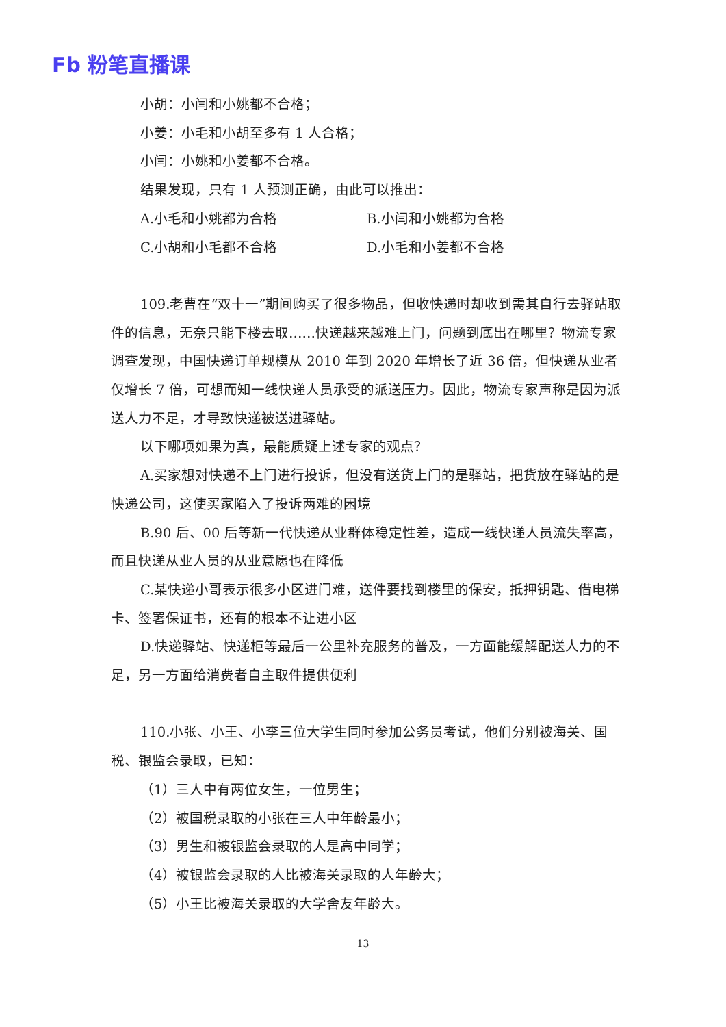Fb 粉笔直播课
小胡：小闫和小姚都不合格；
小姜：小毛和小胡至多有 1 人合格；
小闫：小姚和小姜都不合格。
结果发现，只有 1 人预测正确，由此可以推出：
A.小毛和小姚都为合格 B.小闫和小姚都为合格
C.小胡和小毛都不合格 D.小毛和小姜都不合格
109.老曹在“双十一”期间购买了很多物品，但收快递时却收到需其自行去驿站取件的信息，无奈只能下楼去取……快递越来越难上门，问题到底出在哪里？物流专家调查发现，中国快递订单规模从 2010 年到 2020 年增长了近 36 倍，但快递从业者仅增长 7 倍，可想而知一线快递人员承受的派送压力。因此，物流专家声称是因为派送人力不足，才导致快递被送进驿站。
以下哪项如果为真，最能质疑上述专家的观点？
A.买家想对快递不上门进行投诉，但没有送货上门的是驿站，把货放在驿站的是快递公司，这使买家陷入了投诉两难的困境
B.90 后、00 后等新一代快递从业群体稳定性差，造成一线快递人员流失率高，而且快递从业人员的从业意愿也在降低
C.某快递小哥表示很多小区进门难，送件要找到楼里的保安，抵押钥匙、借电梯卡、签署保证书，还有的根本不让进小区
D.快递驿站、快递柜等最后一公里补充服务的普及，一方面能缓解配送人力的不足，另一方面给消费者自主取件提供便利
110.小张、小王、小李三位大学生同时参加公务员考试，他们分别被海关、国税、银监会录取，已知：
（1）三人中有两位女生，一位男生；
（2）被国税录取的小张在三人中年龄最小；
（3）男生和被银监会录取的人是高中同学；
（4）被银监会录取的人比被海关录取的人年龄大；
（5）小王比被海关录取的大学舍友年龄大。
13